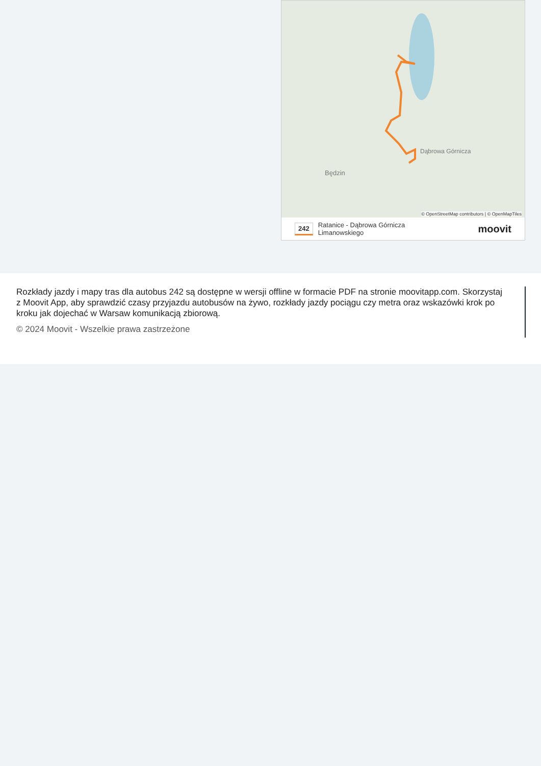Będzin
Dąbrowa Górnicza
© OpenStreetMap contributors | © OpenMapTiles
242 Ratanice - Dąbrowa Górnicza
Limanowskiego moovit
Rozkłady jazdy i mapy tras dla autobus 242 są dostępne w wersji offline w formacie PDF na stronie moovitapp.com. Skorzystaj z Moovit App, aby sprawdzić czasy przyjazdu autobusów na żywo, rozkłady jazdy pociągu czy metra oraz wskazówki krok po kroku jak dojechać w Warsaw komunikacją zbiorową.
© 2024 Moovit - Wszelkie prawa zastrzeżone